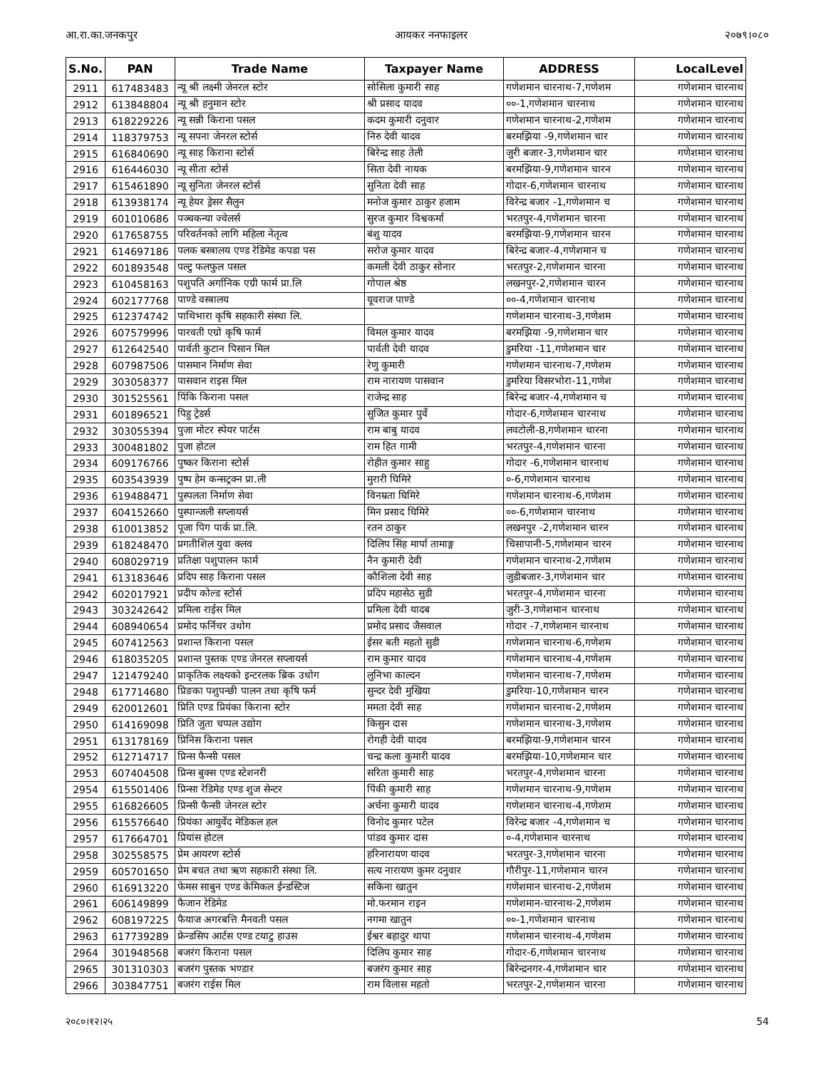आ.रा.का.जनकपुर आयकर ननफाइलर २०७९।०८०
| S.No. | PAN | Trade Name | Taxpayer Name | ADDRESS | LocalLevel |
| --- | --- | --- | --- | --- | --- |
| 2911 | 617483483 | न्यू श्री लक्ष्मी जेनरल स्टोर | सोसिला कुमारी साह | गणेशमान चारनाथ-7,गणेशम | गणेशमान चारनाथ |
| 2912 | 613848804 | न्यू श्री हनुमान स्टोर | श्री प्रसाद यादव | ००-1,गणेशमान चारनाथ | गणेशमान चारनाथ |
| 2913 | 618229226 | न्यू सन्नी किराना पसल | कदम कुमारी दनुवार | गणेशमान चारनाथ-2,गणेशम | गणेशमान चारनाथ |
| 2914 | 118379753 | न्यू सपना जेनरल स्टोर्स | निरु देवी यादव | बरमझिया -9,गणेशमान चार | गणेशमान चारनाथ |
| 2915 | 616840690 | न्यू साह किराना स्टोर्स | बिरेन्द्र साह तेली | जुरी बजार-3,गणेशमान चार | गणेशमान चारनाथ |
| 2916 | 616446030 | न्यू सीता स्टोर्स | सिता देवी नायक | बरमझिया-9,गणेशमान चारन | गणेशमान चारनाथ |
| 2917 | 615461890 | न्यू सुनिता जेनरल स्टोर्स | सुनिता देवी साह | गोदार-6,गणेशमान चारनाथ | गणेशमान चारनाथ |
| 2918 | 613938174 | न्यू हेयर ड्रेसर सैलुन | मनोज कुमार ठाकुर हजाम | विरेन्द्र बजार -1,गणेशमान च | गणेशमान चारनाथ |
| 2919 | 601010686 | पञ्चकन्या ज्वेलर्स | सुरज कुमार विश्वकर्मा | भरतपुर-4,गणेशमान चारना | गणेशमान चारनाथ |
| 2920 | 617658755 | परिवर्तनको लागि महिला नेतृत्व | बंशु यादव | बरमझिया-9,गणेशमान चारन | गणेशमान चारनाथ |
| 2921 | 614697186 | पलक बस्त्रालय एण्ड रेडिमेड कपडा पस | सरोज कुमार यादव | बिरेन्द्र बजार-4,गणेशमान च | गणेशमान चारनाथ |
| 2922 | 601893548 | पल्टु फलफुल पसल | कमली देवी ठाकुर सोनार | भरतपुर-2,गणेशमान चारना | गणेशमान चारनाथ |
| 2923 | 610458163 | पशुपति अर्गानिक एग्री फार्म प्रा.लि | गोपाल श्रेष्ठ | लखनपुर-2,गणेशमान चारन | गणेशमान चारनाथ |
| 2924 | 602177768 | पाण्डे वस्त्रालय | यूवराज पाण्डे | ००-4,गणेशमान चारनाथ | गणेशमान चारनाथ |
| 2925 | 612374742 | पाथिभारा कृषि सहकारी संस्था लि. | | गणेशमान चारनाथ-3,गणेशम | गणेशमान चारनाथ |
| 2926 | 607579996 | पारवती एग्रो कृषि फार्म | विमल कुमार यादव | बरमझिया -9,गणेशमान चार | गणेशमान चारनाथ |
| 2927 | 612642540 | पार्वती कुटान पिसान मिल | पार्वती देवी यादव | डुमरिया -11,गणेशमान चार | गणेशमान चारनाथ |
| 2928 | 607987506 | पासमान निर्माण सेवा | रेणु कुमारी | गणेशमान चारनाथ-7,गणेशम | गणेशमान चारनाथ |
| 2929 | 303058377 | पासवान राइस मिल | राम नारायण पासवान | डुमरिया विसरभोरा-11,गणेश | गणेशमान चारनाथ |
| 2930 | 301525561 | पिंकि किराना पसल | राजेन्द्र साह | बिरेन्द्र बजार-4,गणेशमान च | गणेशमान चारनाथ |
| 2931 | 601896521 | पिहु ट्रेडर्स | सुजित कुमार पुर्वे | गोदार-6,गणेशमान चारनाथ | गणेशमान चारनाथ |
| 2932 | 303055394 | पुजा मोटर स्पेयर पार्टस | राम बाबु यादव | लवटोली-8,गणेशमान चारना | गणेशमान चारनाथ |
| 2933 | 300481802 | पुजा होटल | राम हित गामी | भरतपुर-4,गणेशमान चारना | गणेशमान चारनाथ |
| 2934 | 609176766 | पुष्कर किराना स्टोर्स | रोहीत कुमार साहु | गोदार -6,गणेशमान चारनाथ | गणेशमान चारनाथ |
| 2935 | 603543939 | पुष्प हेम कन्सट्रक्न प्रा.ली | मुरारी घिमिरे | ०-6,गणेशमान चारनाथ | गणेशमान चारनाथ |
| 2936 | 619488471 | पुस्पलता निर्माण सेवा | विनम्रता घिमिरे | गणेशमान चारनाथ-6,गणेशम | गणेशमान चारनाथ |
| 2937 | 604152660 | पुस्पान्जली सप्लायर्स | मिन प्रसाद घिमिरे | ००-6,गणेशमान चारनाथ | गणेशमान चारनाथ |
| 2938 | 610013852 | पूजा पिग पार्क प्रा.लि. | रतन ठाकुर | लखनपुर -2,गणेशमान चारन | गणेशमान चारनाथ |
| 2939 | 618248470 | प्रगतीशिल युवा क्लव | दिलिप सिंह मार्पा तामाङ्ग | चिसापानी-5,गणेशमान चारन | गणेशमान चारनाथ |
| 2940 | 608029719 | प्रतिक्षा पशुपालन फार्म | नैन कुमारी देवी | गणेशमान चारनाथ-2,गणेशम | गणेशमान चारनाथ |
| 2941 | 613183646 | प्रदिप साह किराना पसल | कौशिला देवी साह | जुडीबजार-3,गणेशमान चार | गणेशमान चारनाथ |
| 2942 | 602017921 | प्रदीप कोल्ड स्टोर्स | प्रदिप महासेठ सुडी | भरतपुर-4,गणेशमान चारना | गणेशमान चारनाथ |
| 2943 | 303242642 | प्रमिला राईस मिल | प्रमिला देवी यादब | जुरी-3,गणेशमान चारनाथ | गणेशमान चारनाथ |
| 2944 | 608940654 | प्रमोद फर्निचर उधोग | प्रमोद प्रसाद जैसवाल | गोदार -7,गणेशमान चारनाथ | गणेशमान चारनाथ |
| 2945 | 607412563 | प्रशान्त किराना पसल | ईसर बती महतो सुडी | गणेशमान चारनाथ-6,गणेशम | गणेशमान चारनाथ |
| 2946 | 618035205 | प्रशान्त पुस्तक एण्ड जेनरल सप्लायर्स | राम कुमार यादव | गणेशमान चारनाथ-4,गणेशम | गणेशमान चारनाथ |
| 2947 | 121479240 | प्राकृतिक लक्ष्यको इन्टरलक ब्रिक उधोग | लुनिभा काल्दन | गणेशमान चारनाथ-7,गणेशम | गणेशमान चारनाथ |
| 2948 | 617714680 | प्रिङका पशुपन्छी पालन तथा कृषि फर्म | सुन्दर देवी मुखिया | डुमरिया-10,गणेशमान चारन | गणेशमान चारनाथ |
| 2949 | 620012601 | प्रिति एण्ड प्रियंका किराना स्टोर | ममता देवी साह | गणेशमान चारनाथ-2,गणेशम | गणेशमान चारनाथ |
| 2950 | 614169098 | प्रिति जुता चप्पल उद्योग | किसुन दास | गणेशमान चारनाथ-3,गणेशम | गणेशमान चारनाथ |
| 2951 | 613178169 | प्रिनिस किराना पसल | रोगही देवी यादव | बरमझिया-9,गणेशमान चारन | गणेशमान चारनाथ |
| 2952 | 612714717 | प्रिन्स फैन्सी पसल | चन्द्र कला कुमारी यादव | बरमझिया-10,गणेशमान चार | गणेशमान चारनाथ |
| 2953 | 607404508 | प्रिन्स बुक्स एण्ड स्टेशनरी | सरिता कुमारी साह | भरतपुर-4,गणेशमान चारना | गणेशमान चारनाथ |
| 2954 | 615501406 | प्रिन्सा रेडिमेड एण्ड शुज सेन्टर | पिंकी कुमारी साह | गणेशमान चारनाथ-9,गणेशम | गणेशमान चारनाथ |
| 2955 | 616826605 | प्रिन्सी फैन्सी जेनरल स्टोर | अर्चना कुमारी यादव | गणेशमान चारनाथ-4,गणेशम | गणेशमान चारनाथ |
| 2956 | 615576640 | प्रियंका आयुर्वेद मेडिकल हल | विनोद कुमार पटेल | विरेन्द्र बजार -4,गणेशमान च | गणेशमान चारनाथ |
| 2957 | 617664701 | प्रियांस होटल | पांडव कुमार दास | ०-4,गणेशमान चारनाथ | गणेशमान चारनाथ |
| 2958 | 302558575 | प्रेम आयरण स्टोर्स | हरिनारायण यादव | भरतपुर-3,गणेशमान चारना | गणेशमान चारनाथ |
| 2959 | 605701650 | प्रेम बचत तथा ऋण सहकारी संस्था लि. | सत्य नारायण कुमर दनुवार | गौरीपुर-11,गणेशमान चारन | गणेशमान चारनाथ |
| 2960 | 616913220 | फेमस साबुन एण्ड केमिकल ईन्डस्टिज | सकिना खातुन | गणेशमान चारनाथ-2,गणेशम | गणेशमान चारनाथ |
| 2961 | 606149899 | फैजान रेडिमेड | मो.फरमान राइन | गणेशमान-चारनाथ-2,गणेशम | गणेशमान चारनाथ |
| 2962 | 608197225 | फैयाज अगरबत्ति मैनवती पसल | नगमा खातुन | ००-1,गणेशमान चारनाथ | गणेशमान चारनाथ |
| 2963 | 617739289 | फ्रेन्डसिप आर्टस एण्ड टयाटु हाउस | ईश्वर बहादुर थापा | गणेशमान चारनाथ-4,गणेशम | गणेशमान चारनाथ |
| 2964 | 301948568 | बजरंग किराना पसल | दिलिप कुमार साह | गोदार-6,गणेशमान चारनाथ | गणेशमान चारनाथ |
| 2965 | 301310303 | बजरंग पुस्तक भण्डार | बजरंग कुमार साह | बिरेन्द्रनगर-4,गणेशमान चार | गणेशमान चारनाथ |
| 2966 | 303847751 | बजरंग राईस मिल | राम विलास महतो | भरतपुर-2,गणेशमान चारना | गणेशमान चारनाथ |
२०८०।१२।२५ 54